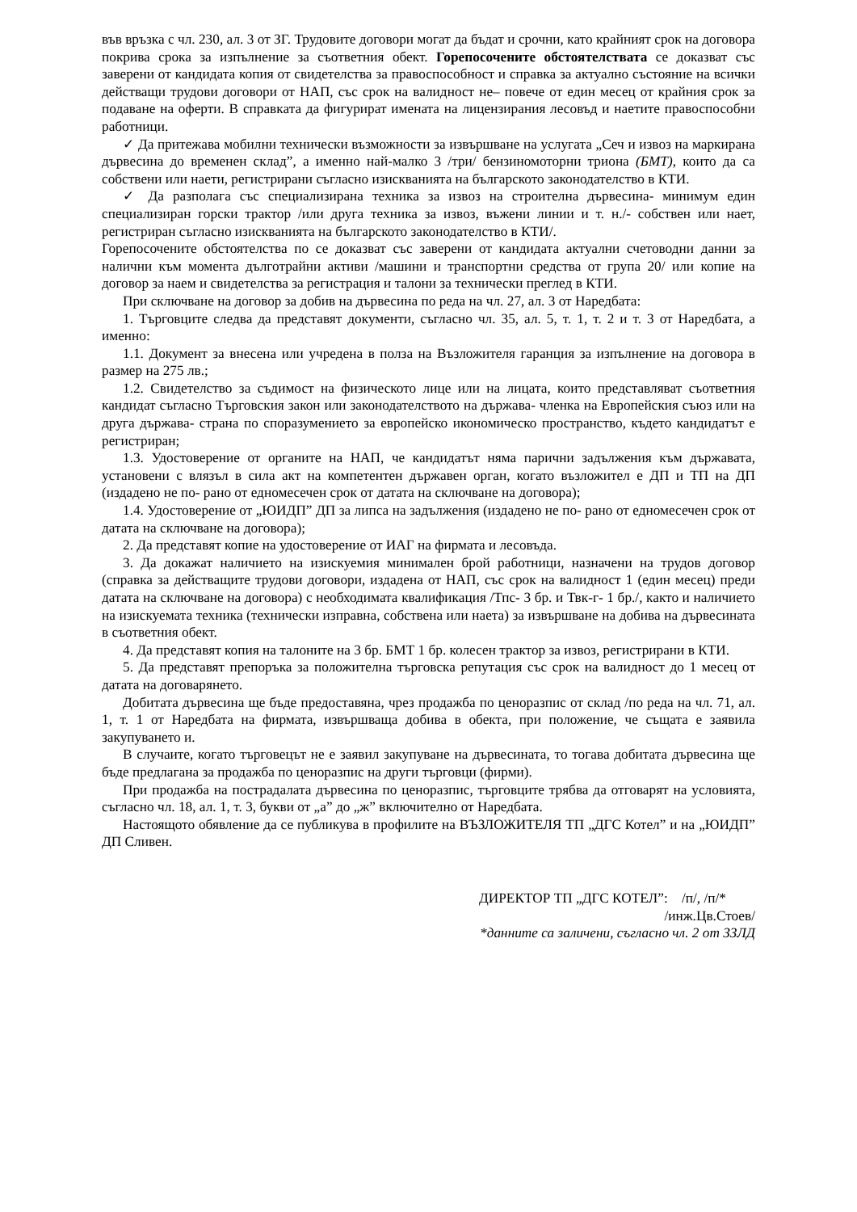във връзка с чл. 230, ал. 3 от ЗГ. Трудовите договори могат да бъдат и срочни, като крайният срок на договора покрива срока за изпълнение за съответния обект. Горепосочените обстоятелствата се доказват със заверени от кандидата копия от свидетелства за правоспособност и справка за актуално състояние на всички действащи трудови договори от НАП, със срок на валидност не– повече от един месец от крайния срок за подаване на оферти. В справката да фигурират имената на лицензирания лесовъд и наетите правоспособни работници.
✓ Да притежава мобилни технически възможности за извършване на услугата „Сеч и извоз на маркирана дървесина до временен склад”, а именно най-малко 3 /три/ бензиномоторни триона (БМТ), които да са собствени или наети, регистрирани съгласно изискванията на българското законодателство в КТИ.
✓ Да разполага със специализирана техника за извоз на строителна дървесина- минимум един специализиран горски трактор /или друга техника за извоз, въжени линии и т. н./- собствен или нает, регистриран съгласно изискванията на българското законодателство в КТИ/.
Горепосочените обстоятелства по се доказват със заверени от кандидата актуални счетоводни данни за налични към момента дълготрайни активи /машини и транспортни средства от група 20/ или копие на договор за наем и свидетелства за регистрация и талони за технически преглед в КТИ.
При сключване на договор за добив на дървесина по реда на чл. 27, ал. 3 от Наредбата:
1. Търговците следва да представят документи, съгласно чл. 35, ал. 5, т. 1, т. 2 и т. 3 от Наредбата, а именно:
1.1. Документ за внесена или учредена в полза на Възложителя гаранция за изпълнение на договора в размер на 275 лв.;
1.2. Свидетелство за съдимост на физическото лице или на лицата, които представляват съответния кандидат съгласно Търговския закон или законодателството на държава- членка на Европейския съюз или на друга държава- страна по споразумението за европейско икономическо пространство, където кандидатът е регистриран;
1.3. Удостоверение от органите на НАП, че кандидатът няма парични задължения към държавата, установени с влязъл в сила акт на компетентен държавен орган, когато възложител е ДП и ТП на ДП (издадено не по- рано от едномесечен срок от датата на сключване на договора);
1.4. Удостоверение от „ЮИДП” ДП за липса на задължения (издадено не по- рано от едномесечен срок от датата на сключване на договора);
2. Да представят копие на удостоверение от ИАГ на фирмата и лесовъда.
3. Да докажат наличието на изискуемия минимален брой работници, назначени на трудов договор (справка за действащите трудови договори, издадена от НАП, със срок на валидност 1 (един месец) преди датата на сключване на договора) с необходимата квалификация /Тпс- 3 бр. и Твк-г- 1 бр./, както и наличието на изискуемата техника (технически изправна, собствена или наета) за извършване на добива на дървесината в съответния обект.
4. Да представят копия на талоните на 3 бр. БМТ 1 бр. колесен трактор за извоз, регистрирани в КТИ.
5. Да представят препоръка за положителна търговска репутация със срок на валидност до 1 месец от датата на договарянето.
Добитата дървесина ще бъде предоставяна, чрез продажба по ценоразпис от склад /по реда на чл. 71, ал. 1, т. 1 от Наредбата на фирмата, извършваща добива в обекта, при положение, че същата е заявила закупуването и.
В случаите, когато търговецът не е заявил закупуване на дървесината, то тогава добитата дървесина ще бъде предлагана за продажба по ценоразпис на други търговци (фирми).
При продажба на пострадалата дървесина по ценоразпис, търговците трябва да отговарят на условията, съгласно чл. 18, ал. 1, т. 3, букви от „а” до „ж” включително от Наредбата.
Настоящото обявление да се публикува в профилите на ВЪЗЛОЖИТЕЛЯ ТП „ДГС Котел” и на „ЮИДП” ДП Сливен.
ДИРЕКТОР ТП „ДГС КОТЕЛ”: /п/, /п/*
/инж.Цв.Стоев/
*данните са заличени, съгласно чл. 2 от ЗЗЛД